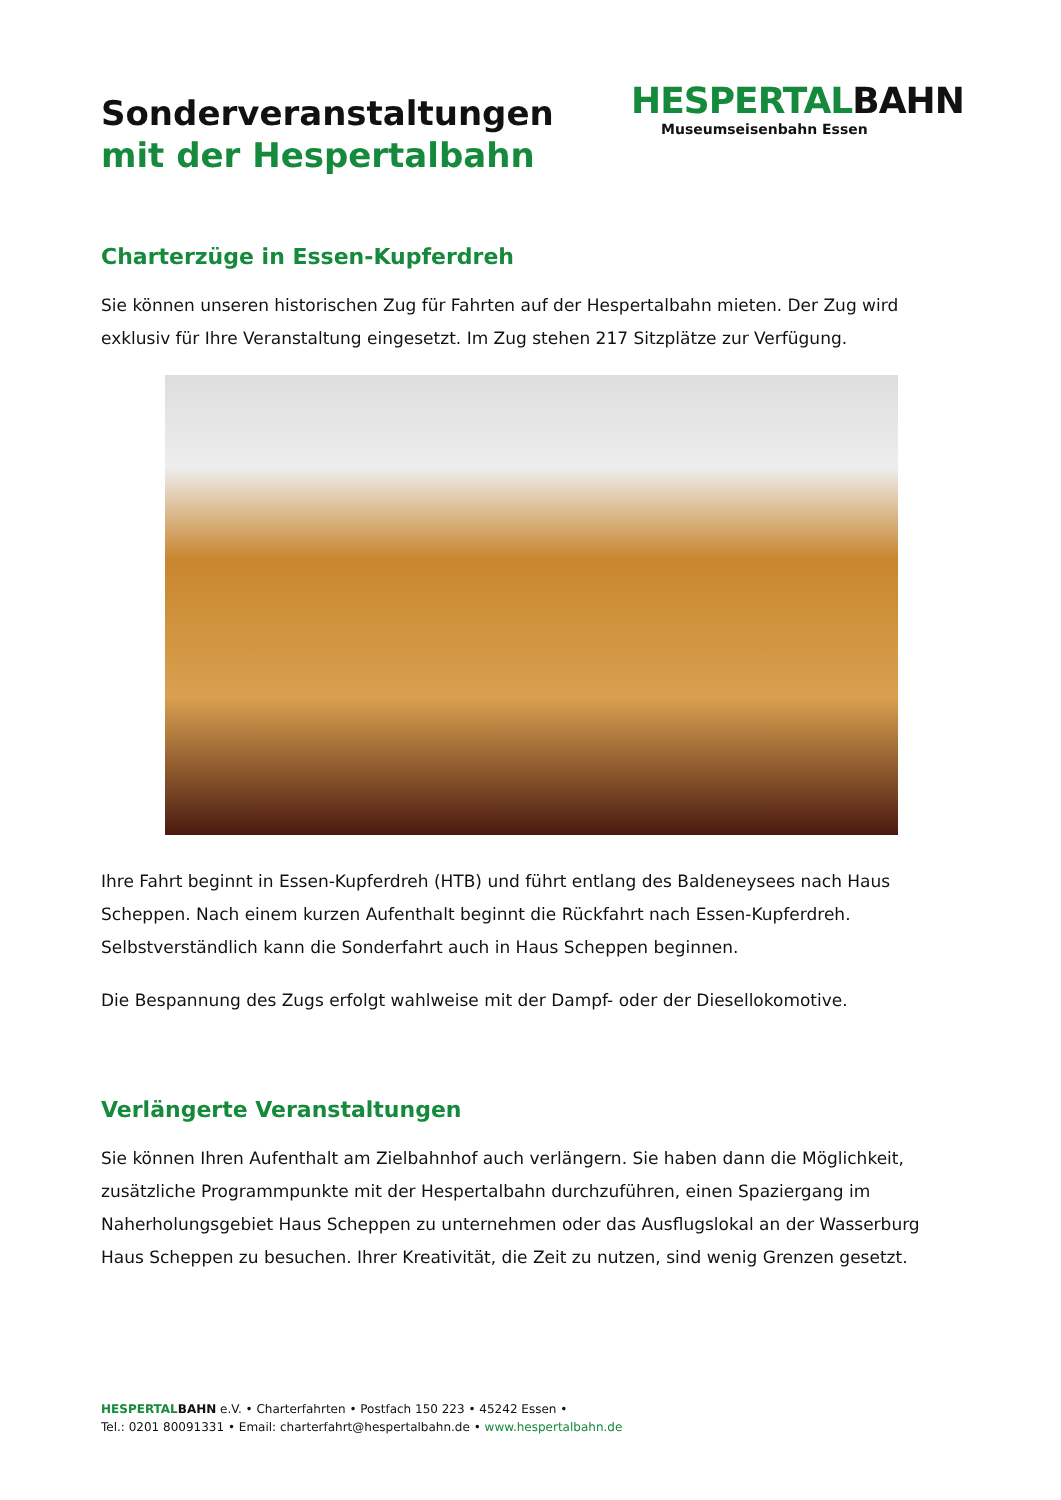Sonderveranstaltungen
mit der Hespertalbahn
HESPERTALBAHN
Museumseisenbahn Essen
Charterzüge in Essen-Kupferdreh
Sie können unseren historischen Zug für Fahrten auf der Hespertalbahn mieten. Der Zug wird exklusiv für Ihre Veranstaltung eingesetzt. Im Zug stehen 217 Sitzplätze zur Verfügung.
Ihre Fahrt beginnt in Essen-Kupferdreh (HTB) und führt entlang des Baldeneysees nach Haus Scheppen. Nach einem kurzen Aufenthalt beginnt die Rückfahrt nach Essen-Kupferdreh. Selbstverständlich kann die Sonderfahrt auch in Haus Scheppen beginnen.
Die Bespannung des Zugs erfolgt wahlweise mit der Dampf- oder der Diesellokomotive.
Verlängerte Veranstaltungen
Sie können Ihren Aufenthalt am Zielbahnhof auch verlängern. Sie haben dann die Möglichkeit, zusätzliche Programmpunkte mit der Hespertalbahn durchzuführen, einen Spaziergang im Naherholungsgebiet Haus Scheppen zu unternehmen oder das Ausflugslokal an der Wasserburg Haus Scheppen zu besuchen. Ihrer Kreativität, die Zeit zu nutzen, sind wenig Grenzen gesetzt.
HESPERTAL BAHN e.V. • Charterfahrten • Postfach 150 223 • 45242 Essen •
Tel.: 0201 80091331 • Email: charterfahrt@hespertalbahn.de • www.hespertalbahn.de